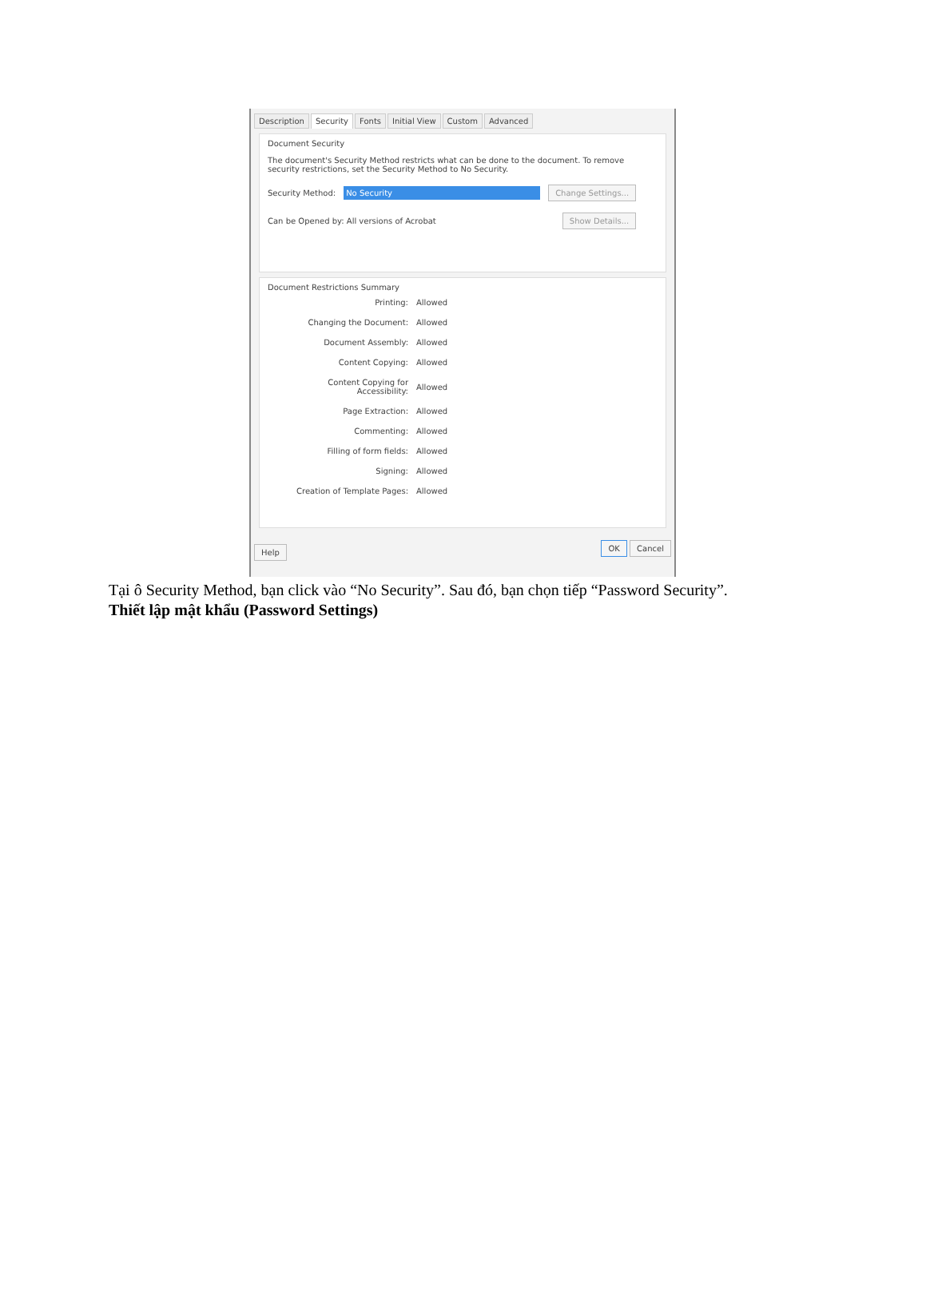Description Security Fonts Initial View Custom Advanced
Document Security
The document's Security Method restricts what can be done to the document. To remove security restrictions, set the Security Method to No Security.
Security Method: No Security Change Settings...
Can be Opened by: All versions of Acrobat Show Details...
Document Restrictions Summary
| Printing: | Allowed |
| Changing the Document: | Allowed |
| Document Assembly: | Allowed |
| Content Copying: | Allowed |
| Content Copying for Accessibility: | Allowed |
| Page Extraction: | Allowed |
| Commenting: | Allowed |
| Filling of form fields: | Allowed |
| Signing: | Allowed |
| Creation of Template Pages: | Allowed |
Help OK Cancel
Tại ô Security Method, bạn click vào “No Security”. Sau đó, bạn chọn tiếp “Password Security”.
Thiết lập mật khẩu (Password Settings)